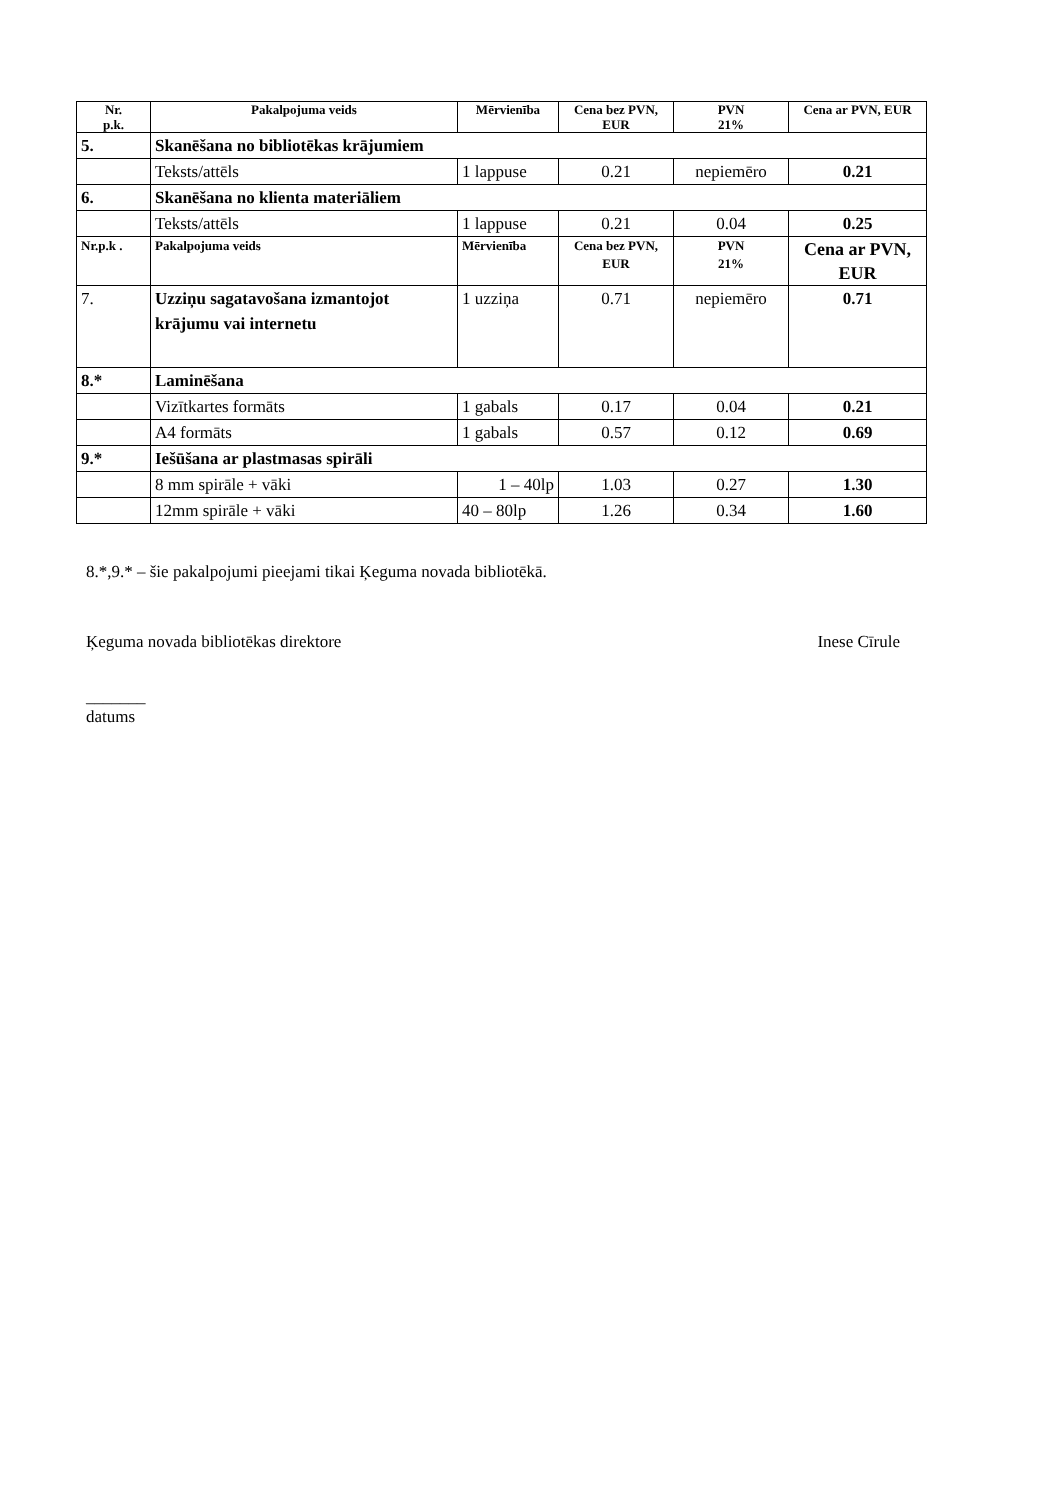| Nr. p.k. | Pakalpojuma veids | Mērvienība | Cena bez PVN, EUR | PVN 21% | Cena ar PVN, EUR |
| --- | --- | --- | --- | --- | --- |
| 5. | Skanēšana no bibliotēkas krājumiem | | | | |
| | Teksts/attēls | 1 lappuse | 0.21 | nepiemēro | 0.21 |
| 6. | Skanēšana no klienta materiāliem | | | | |
| | Teksts/attēls | 1 lappuse | 0.21 | 0.04 | 0.25 |
| Nr.p.k . | Pakalpojuma veids | Mērvienība | Cena bez PVN, EUR | PVN 21% | Cena ar PVN, EUR |
| 7. | Uzziņu sagatavošana izmantojot krājumu vai internetu | 1 uzziņa | 0.71 | nepiemēro | 0.71 |
| 8.* | Laminēšana | | | | |
| | Vizītkartes formāts | 1 gabals | 0.17 | 0.04 | 0.21 |
| | A4 formāts | 1 gabals | 0.57 | 0.12 | 0.69 |
| 9.* | Iešūšana ar plastmasas spirāli | | | | |
| | 8 mm spirāle + vāki | 1 – 40lp | 1.03 | 0.27 | 1.30 |
| | 12mm spirāle + vāki | 40 – 80lp | 1.26 | 0.34 | 1.60 |
8.*,9.* – šie pakalpojumi pieejami tikai Ķeguma novada bibliotēkā.
Ķeguma novada bibliotēkas direktore Inese Cīrule
_______
datums